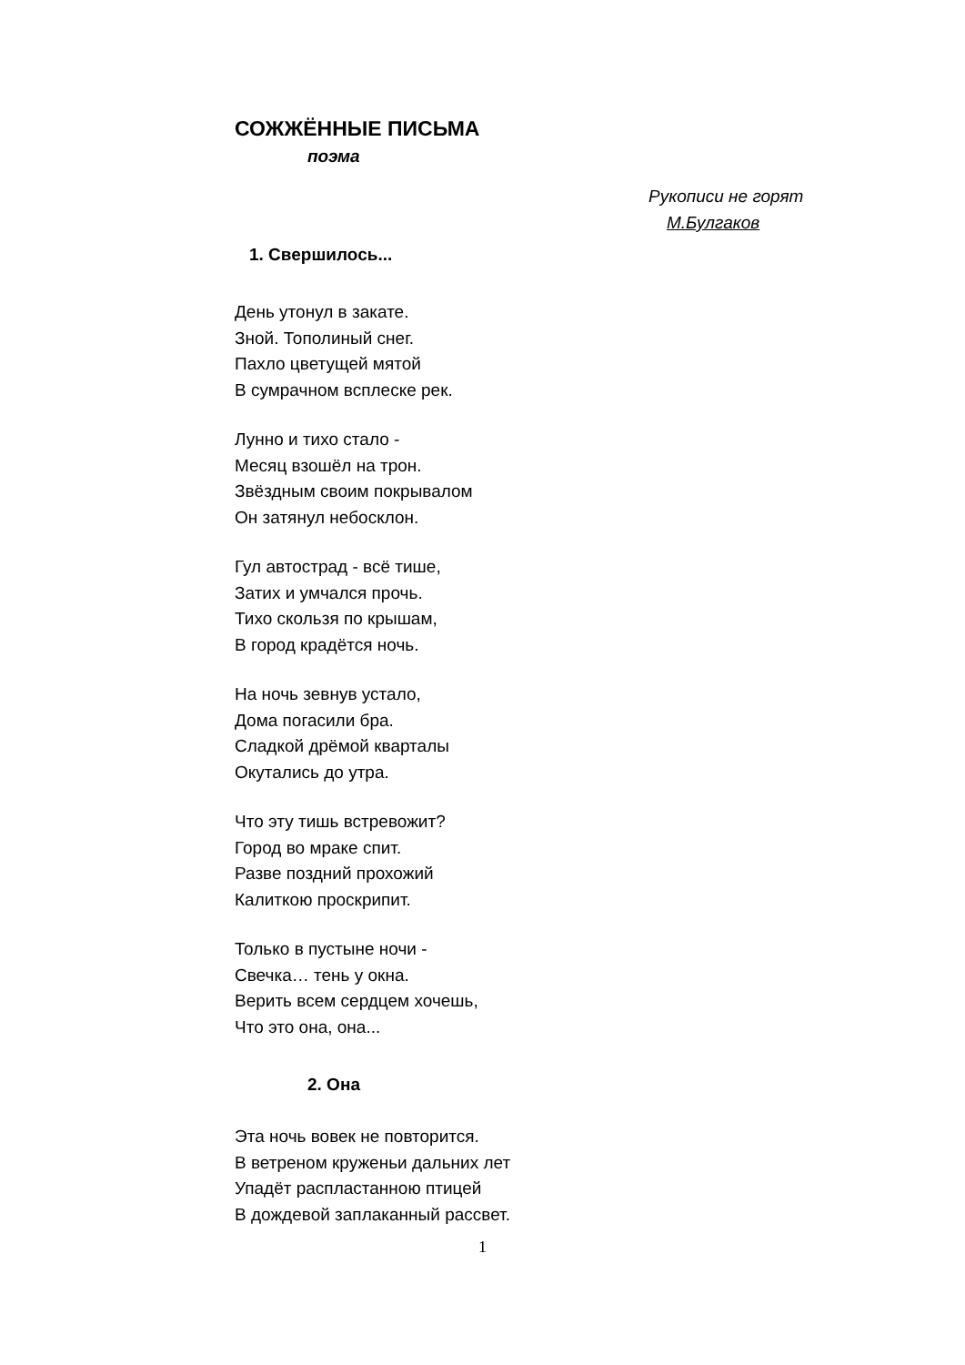СОЖЖЁННЫЕ ПИСЬМА
поэма
Рукописи не горят
М.Булгаков
1. Свершилось...
День утонул в закате.
Зной. Тополиный снег.
Пахло цветущей мятой
В сумрачном всплеске рек.
Лунно и тихо стало -
Месяц взошёл на трон.
Звёздным своим покрывалом
Он затянул небосклон.
Гул автострад - всё тише,
Затих и умчался прочь.
Тихо скользя по крышам,
В город крадётся ночь.
На ночь зевнув устало,
Дома погасили бра.
Сладкой дрёмой кварталы
Окутались до утра.
Что эту тишь встревожит?
Город во мраке спит.
Разве поздний прохожий
Калиткою проскрипит.
Только в пустыне ночи -
Свечка… тень у окна.
Верить всем сердцем хочешь,
Что это она, она...
2. Она
Эта ночь вовек не повторится.
В ветреном круженьи дальних лет
Упадёт распластанною птицей
В дождевой заплаканный рассвет.
1